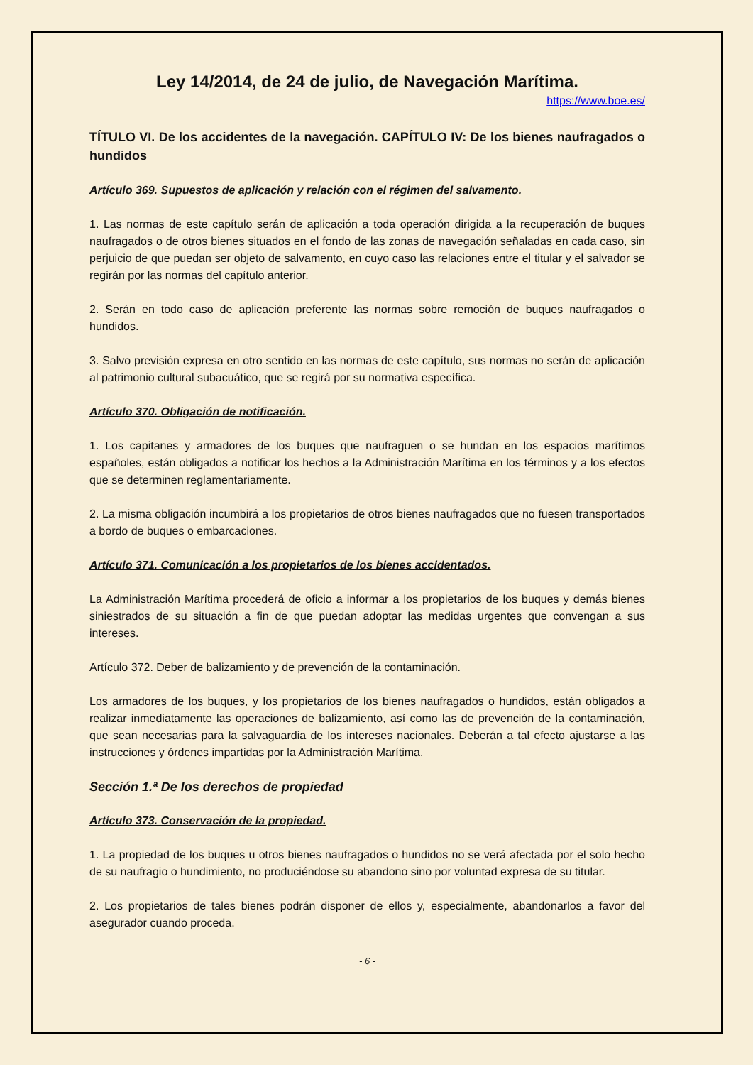Ley 14/2014, de 24 de julio, de Navegación Marítima.
https://www.boe.es/
TÍTULO VI. De los accidentes de la navegación. CAPÍTULO IV: De los bienes naufragados o hundidos
Artículo 369. Supuestos de aplicación y relación con el régimen del salvamento.
1. Las normas de este capítulo serán de aplicación a toda operación dirigida a la recuperación de buques naufragados o de otros bienes situados en el fondo de las zonas de navegación señaladas en cada caso, sin perjuicio de que puedan ser objeto de salvamento, en cuyo caso las relaciones entre el titular y el salvador se regirán por las normas del capítulo anterior.
2. Serán en todo caso de aplicación preferente las normas sobre remoción de buques naufragados o hundidos.
3. Salvo previsión expresa en otro sentido en las normas de este capítulo, sus normas no serán de aplicación al patrimonio cultural subacuático, que se regirá por su normativa específica.
Artículo 370. Obligación de notificación.
1. Los capitanes y armadores de los buques que naufraguen o se hundan en los espacios marítimos españoles, están obligados a notificar los hechos a la Administración Marítima en los términos y a los efectos que se determinen reglamentariamente.
2. La misma obligación incumbirá a los propietarios de otros bienes naufragados que no fuesen transportados a bordo de buques o embarcaciones.
Artículo 371. Comunicación a los propietarios de los bienes accidentados.
La Administración Marítima procederá de oficio a informar a los propietarios de los buques y demás bienes siniestrados de su situación a fin de que puedan adoptar las medidas urgentes que convengan a sus intereses.
Artículo 372. Deber de balizamiento y de prevención de la contaminación.
Los armadores de los buques, y los propietarios de los bienes naufragados o hundidos, están obligados a realizar inmediatamente las operaciones de balizamiento, así como las de prevención de la contaminación, que sean necesarias para la salvaguardia de los intereses nacionales. Deberán a tal efecto ajustarse a las instrucciones y órdenes impartidas por la Administración Marítima.
Sección 1.ª De los derechos de propiedad
Artículo 373. Conservación de la propiedad.
1. La propiedad de los buques u otros bienes naufragados o hundidos no se verá afectada por el solo hecho de su naufragio o hundimiento, no produciéndose su abandono sino por voluntad expresa de su titular.
2. Los propietarios de tales bienes podrán disponer de ellos y, especialmente, abandonarlos a favor del asegurador cuando proceda.
- 6 -